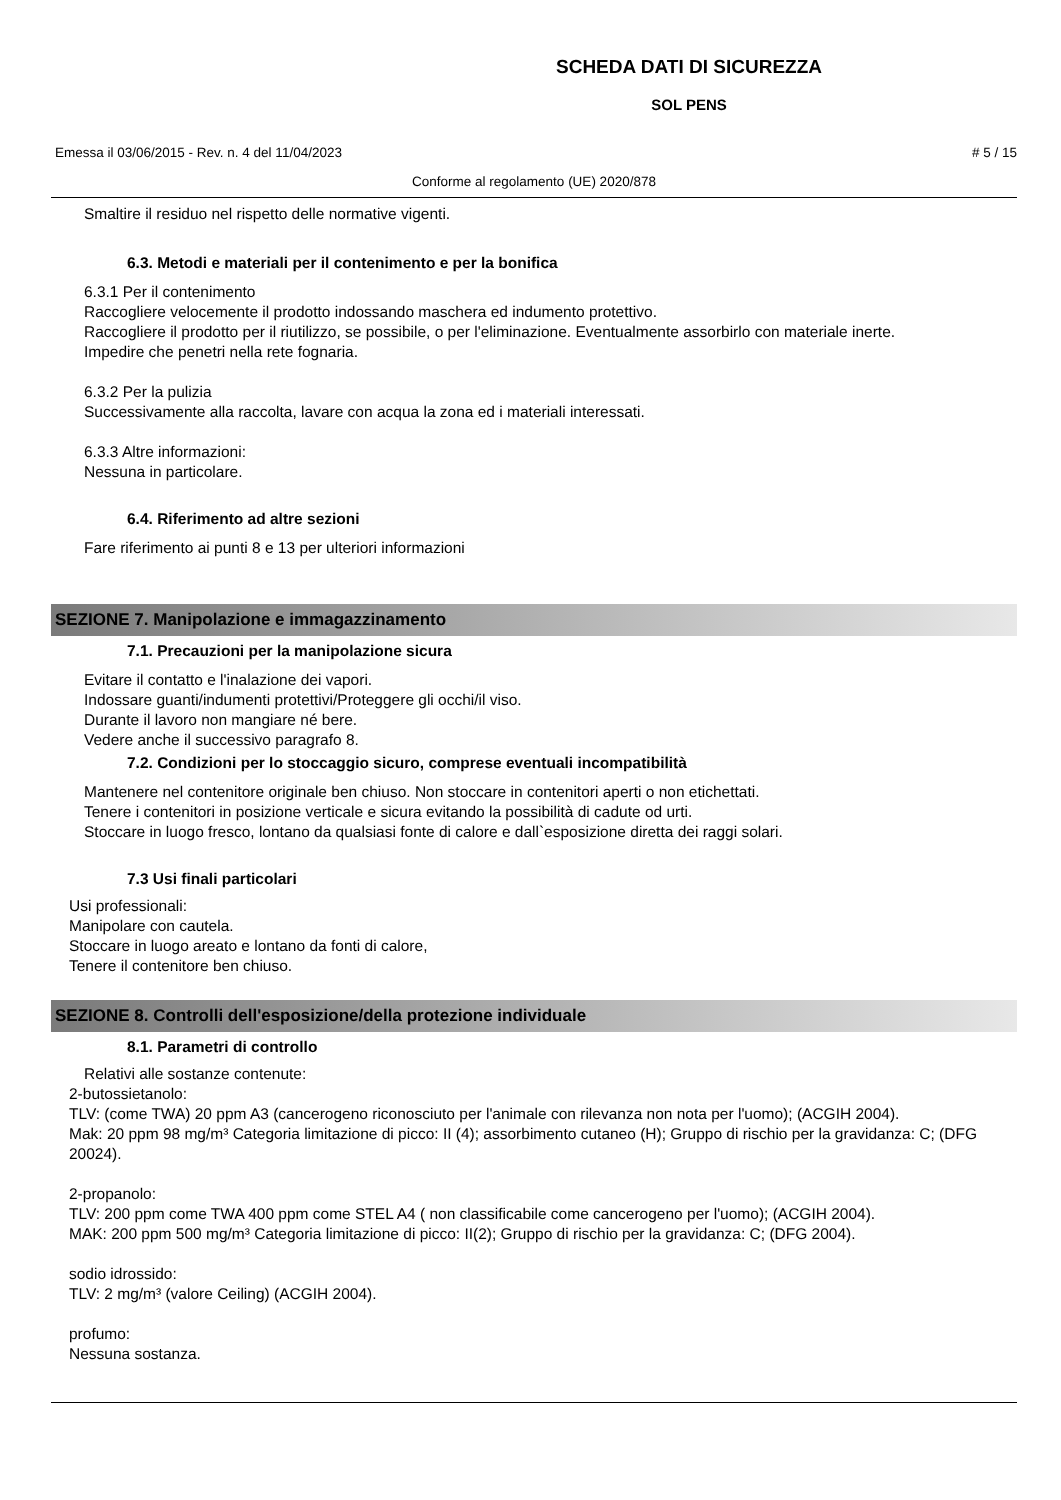SCHEDA DATI DI SICUREZZA
SOL PENS
Emessa il 03/06/2015 - Rev. n. 4 del 11/04/2023 # 5 / 15
Conforme al regolamento (UE) 2020/878
Smaltire il residuo nel rispetto delle normative vigenti.
6.3. Metodi e materiali per il contenimento e per la bonifica
6.3.1 Per il contenimento
Raccogliere velocemente il prodotto indossando maschera ed indumento protettivo.
Raccogliere il prodotto per il riutilizzo, se possibile, o per l'eliminazione. Eventualmente assorbirlo con materiale inerte.
Impedire che penetri nella rete fognaria.
6.3.2 Per la pulizia
Successivamente alla raccolta, lavare con acqua la zona ed i materiali interessati.
6.3.3 Altre informazioni:
Nessuna in particolare.
6.4. Riferimento ad altre sezioni
Fare riferimento ai punti 8 e 13 per ulteriori informazioni
SEZIONE 7. Manipolazione e immagazzinamento
7.1. Precauzioni per la manipolazione sicura
Evitare il contatto e l'inalazione dei vapori.
Indossare guanti/indumenti protettivi/Proteggere gli occhi/il viso.
Durante il lavoro non mangiare né bere.
Vedere anche il successivo paragrafo 8.
7.2. Condizioni per lo stoccaggio sicuro, comprese eventuali incompatibilità
Mantenere nel contenitore originale ben chiuso. Non stoccare in contenitori aperti o non etichettati.
Tenere i contenitori in posizione verticale e sicura evitando la possibilità di cadute od urti.
Stoccare in luogo fresco, lontano da qualsiasi fonte di calore e dall`esposizione diretta dei raggi solari.
7.3 Usi finali particolari
Usi professionali:
Manipolare con cautela.
Stoccare in luogo areato e lontano da fonti di calore,
Tenere il contenitore ben chiuso.
SEZIONE 8. Controlli dell'esposizione/della protezione individuale
8.1. Parametri di controllo
Relativi alle sostanze contenute:
2-butossietanolo:
TLV: (come TWA) 20 ppm A3 (cancerogeno riconosciuto per l'animale con rilevanza non nota per l'uomo); (ACGIH 2004).
Mak: 20 ppm 98 mg/m³ Categoria limitazione di picco: II (4); assorbimento cutaneo (H); Gruppo di rischio per la gravidanza: C; (DFG 20024).
2-propanolo:
TLV: 200 ppm come TWA 400 ppm come STEL A4 ( non classificabile come cancerogeno per l'uomo); (ACGIH 2004).
MAK: 200 ppm 500 mg/m³ Categoria limitazione di picco: II(2); Gruppo di rischio per la gravidanza: C; (DFG 2004).
sodio idrossido:
TLV: 2 mg/m³ (valore Ceiling) (ACGIH 2004).
profumo:
Nessuna sostanza.